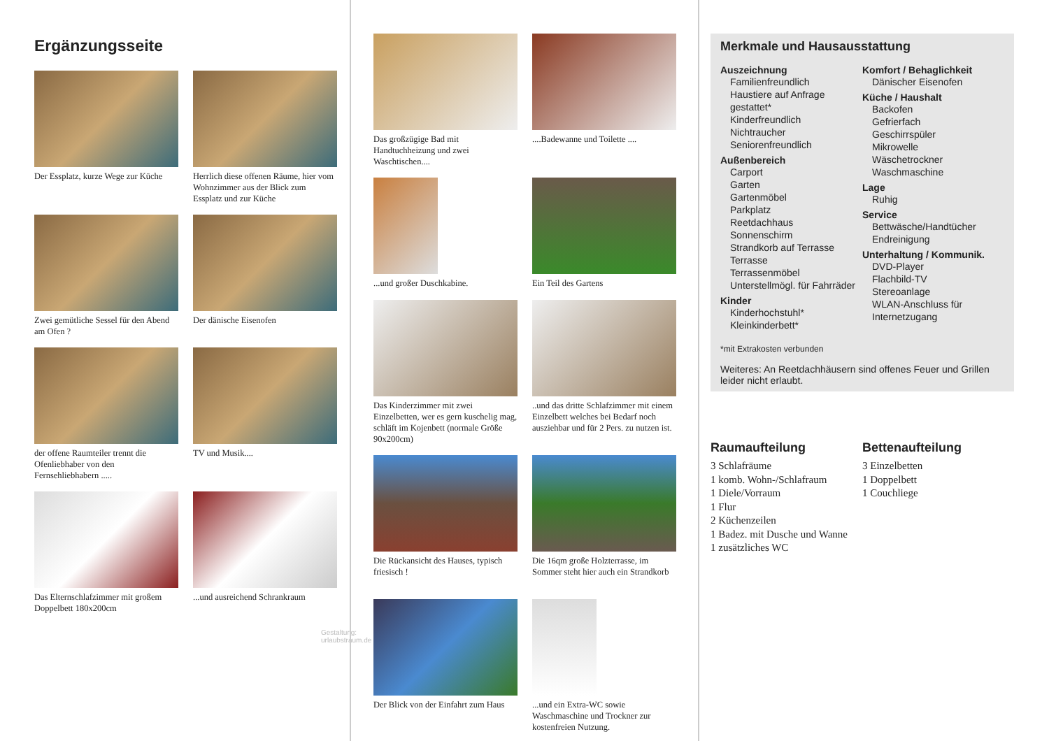Ergänzungsseite
Der Essplatz, kurze Wege zur Küche
Herrlich diese offenen Räume, hier vom Wohnzimmer aus der Blick zum Essplatz und zur Küche
Zwei gemütliche Sessel für den Abend am Ofen ?
Der dänische Eisenofen
der offene Raumteiler trennt die Ofenliebhaber von den Fernsehliebhabern .....
TV und Musik....
Das Elternschlafzimmer mit großem Doppelbett 180x200cm
...und ausreichend Schrankraum
Gestaltung: urlaubstraum.de
Das großzügige Bad mit Handtuchheizung und zwei Waschtischen....
....Badewanne und Toilette ....
...und großer Duschkabine.
Ein Teil des Gartens
Das Kinderzimmer mit zwei Einzelbetten, wer es gern kuschelig mag, schläft im Kojenbett (normale Größe 90x200cm)
..und das dritte Schlafzimmer mit einem Einzelbett welches bei Bedarf noch ausziehbar und für 2 Pers. zu nutzen ist.
Die Rückansicht des Hauses, typisch friesisch !
Die 16qm große Holzterrasse, im Sommer steht hier auch ein Strandkorb
Der Blick von der Einfahrt zum Haus
...und ein Extra-WC sowie Waschmaschine und Trockner zur kostenfreien Nutzung.
Merkmale und Hausausstattung
Auszeichnung
Familienfreundlich
Haustiere auf Anfrage gestattet*
Kinderfreundlich
Nichtraucher
Seniorenfreundlich
Außenbereich
Carport
Garten
Gartenmöbel
Parkplatz
Reetdachhaus
Sonnenschirm
Strandkorb auf Terrasse
Terrasse
Terrassenmöbel
Unterstellmögl. für Fahrräder
Kinder
Kinderhochstuhl*
Kleinkinderbett*
Komfort / Behaglichkeit
Dänischer Eisenofen
Küche / Haushalt
Backofen
Gefrierfach
Geschirrspüler
Mikrowelle
Wäschetrockner
Waschmaschine
Lage
Ruhig
Service
Bettwäsche/Handtücher
Endreinigung
Unterhaltung / Kommunik.
DVD-Player
Flachbild-TV
Stereoanlage
WLAN-Anschluss für Internetzugang
*mit Extrakosten verbunden
Weiteres: An Reetdachhäusern sind offenes Feuer und Grillen leider nicht erlaubt.
Raumaufteilung
3 Schlafräume
1 komb. Wohn-/Schlafraum
1 Diele/Vorraum
1 Flur
2 Küchenzeilen
1 Badez. mit Dusche und Wanne
1 zusätzliches WC
Bettenaufteilung
3 Einzelbetten
1 Doppelbett
1 Couchliege